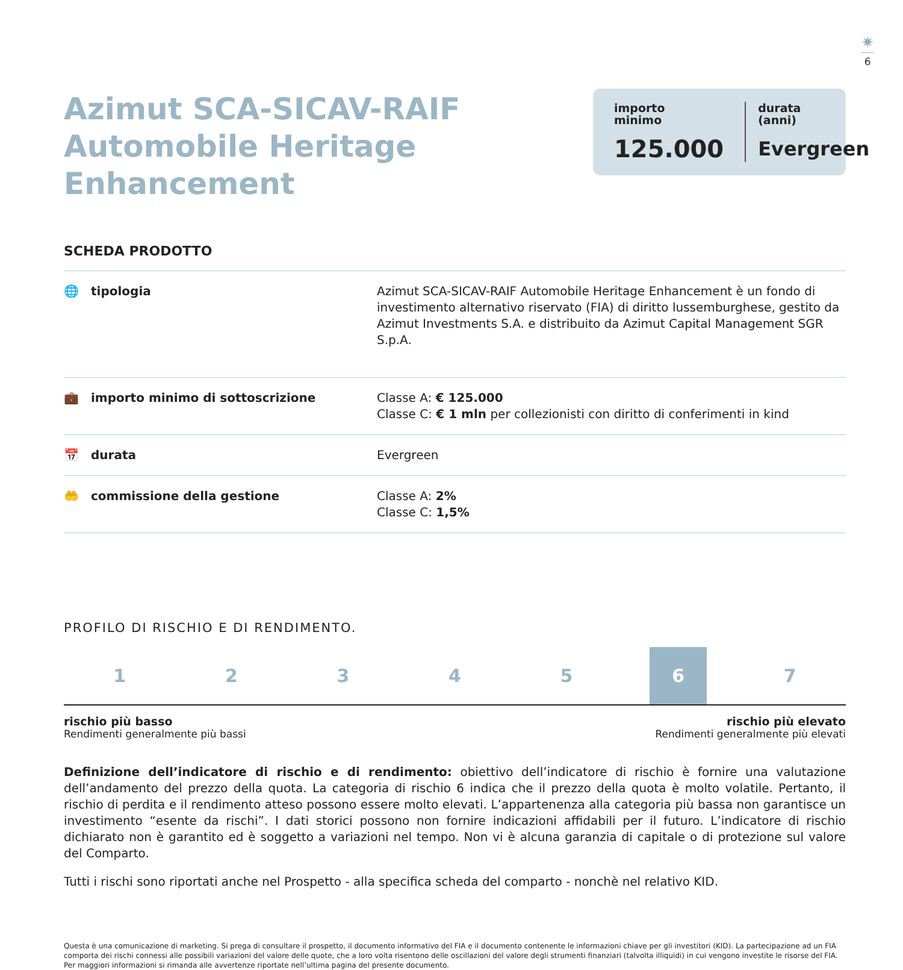✷
6
Azimut SCA-SICAV-RAIF
Automobile Heritage Enhancement
importo
minimo
125.000
durata
(anni)
Evergreen
SCHEDA PRODOTTO
| 🌐 tipologia | Azimut SCA-SICAV-RAIF Automobile Heritage Enhancement è un fondo di investimento alternativo riservato (FIA) di diritto lussemburghese, gestito da Azimut Investments S.A. e distribuito da Azimut Capital Management SGR S.p.A. |
| 💼 importo minimo di sottoscrizione | Classe A: € 125.000 Classe C: € 1 mln per collezionisti con diritto di conferimenti in kind |
| 📅 durata | Evergreen |
| 🤲 commissione della gestione | Classe A: 2% Classe C: 1,5% |
PROFILO DI RISCHIO E DI RENDIMENTO.
12345 6 7
rischio più basso
Rendimenti generalmente più bassi
rischio più elevato
Rendimenti generalmente più elevati
Definizione dell’indicatore di rischio e di rendimento: obiettivo dell’indicatore di rischio è fornire una valutazione dell’andamento del prezzo della quota. La categoria di rischio 6 indica che il prezzo della quota è molto volatile. Pertanto, il rischio di perdita e il rendimento atteso possono essere molto elevati. L’appartenenza alla categoria più bassa non garantisce un investimento “esente da rischi”. I dati storici possono non fornire indicazioni affidabili per il futuro. L’indicatore di rischio dichiarato non è garantito ed è soggetto a variazioni nel tempo. Non vi è alcuna garanzia di capitale o di protezione sul valore del Comparto.
Tutti i rischi sono riportati anche nel Prospetto - alla specifica scheda del comparto - nonchè nel relativo KID.
Questa è una comunicazione di marketing. Si prega di consultare il prospetto, il documento informativo del FIA e il documento contenente le informazioni chiave per gli investitori (KID). La partecipazione ad un FIA comporta dei rischi connessi alle possibili variazioni del valore delle quote, che a loro volta risentono delle oscillazioni del valore degli strumenti finanziari (talvolta illiquidi) in cui vengono investite le risorse del FIA. Per maggiori informazioni si rimanda alle avvertenze riportate nell’ultima pagina del presente documento.